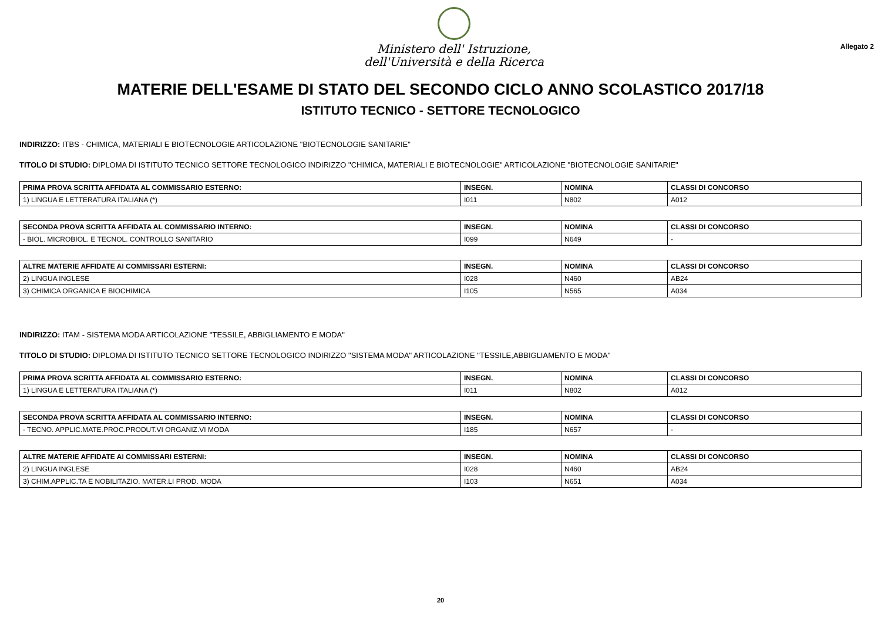Ministero dell' Istruzione,
dell'Università e della Ricerca
Allegato 2
MATERIE DELL'ESAME DI STATO DEL SECONDO CICLO ANNO SCOLASTICO 2017/18
ISTITUTO TECNICO - SETTORE TECNOLOGICO
INDIRIZZO: ITBS - CHIMICA, MATERIALI E BIOTECNOLOGIE ARTICOLAZIONE "BIOTECNOLOGIE SANITARIE"
TITOLO DI STUDIO: DIPLOMA DI ISTITUTO TECNICO SETTORE TECNOLOGICO INDIRIZZO "CHIMICA, MATERIALI E BIOTECNOLOGIE" ARTICOLAZIONE "BIOTECNOLOGIE SANITARIE"
| PRIMA PROVA SCRITTA AFFIDATA AL COMMISSARIO ESTERNO: | INSEGN. | NOMINA | CLASSI DI CONCORSO |
| --- | --- | --- | --- |
| 1) LINGUA E LETTERATURA ITALIANA (*) | I011 | N802 | A012 |
| SECONDA PROVA SCRITTA AFFIDATA AL COMMISSARIO INTERNO: | INSEGN. | NOMINA | CLASSI DI CONCORSO |
| --- | --- | --- | --- |
| - BIOL. MICROBIOL. E TECNOL. CONTROLLO SANITARIO | I099 | N649 | - |
| ALTRE MATERIE AFFIDATE AI COMMISSARI ESTERNI: | INSEGN. | NOMINA | CLASSI DI CONCORSO |
| --- | --- | --- | --- |
| 2) LINGUA INGLESE | I028 | N460 | AB24 |
| 3) CHIMICA ORGANICA E BIOCHIMICA | I105 | N565 | A034 |
INDIRIZZO: ITAM - SISTEMA MODA ARTICOLAZIONE "TESSILE, ABBIGLIAMENTO E MODA"
TITOLO DI STUDIO: DIPLOMA DI ISTITUTO TECNICO SETTORE TECNOLOGICO INDIRIZZO "SISTEMA MODA" ARTICOLAZIONE "TESSILE,ABBIGLIAMENTO E MODA"
| PRIMA PROVA SCRITTA AFFIDATA AL COMMISSARIO ESTERNO: | INSEGN. | NOMINA | CLASSI DI CONCORSO |
| --- | --- | --- | --- |
| 1) LINGUA E LETTERATURA ITALIANA (*) | I011 | N802 | A012 |
| SECONDA PROVA SCRITTA AFFIDATA AL COMMISSARIO INTERNO: | INSEGN. | NOMINA | CLASSI DI CONCORSO |
| --- | --- | --- | --- |
| - TECNO. APPLIC.MATE.PROC.PRODUT.VI ORGANIZ.VI MODA | I185 | N657 | - |
| ALTRE MATERIE AFFIDATE AI COMMISSARI ESTERNI: | INSEGN. | NOMINA | CLASSI DI CONCORSO |
| --- | --- | --- | --- |
| 2) LINGUA INGLESE | I028 | N460 | AB24 |
| 3) CHIM.APPLIC.TA E NOBILITAZIO. MATER.LI PROD. MODA | I103 | N651 | A034 |
20